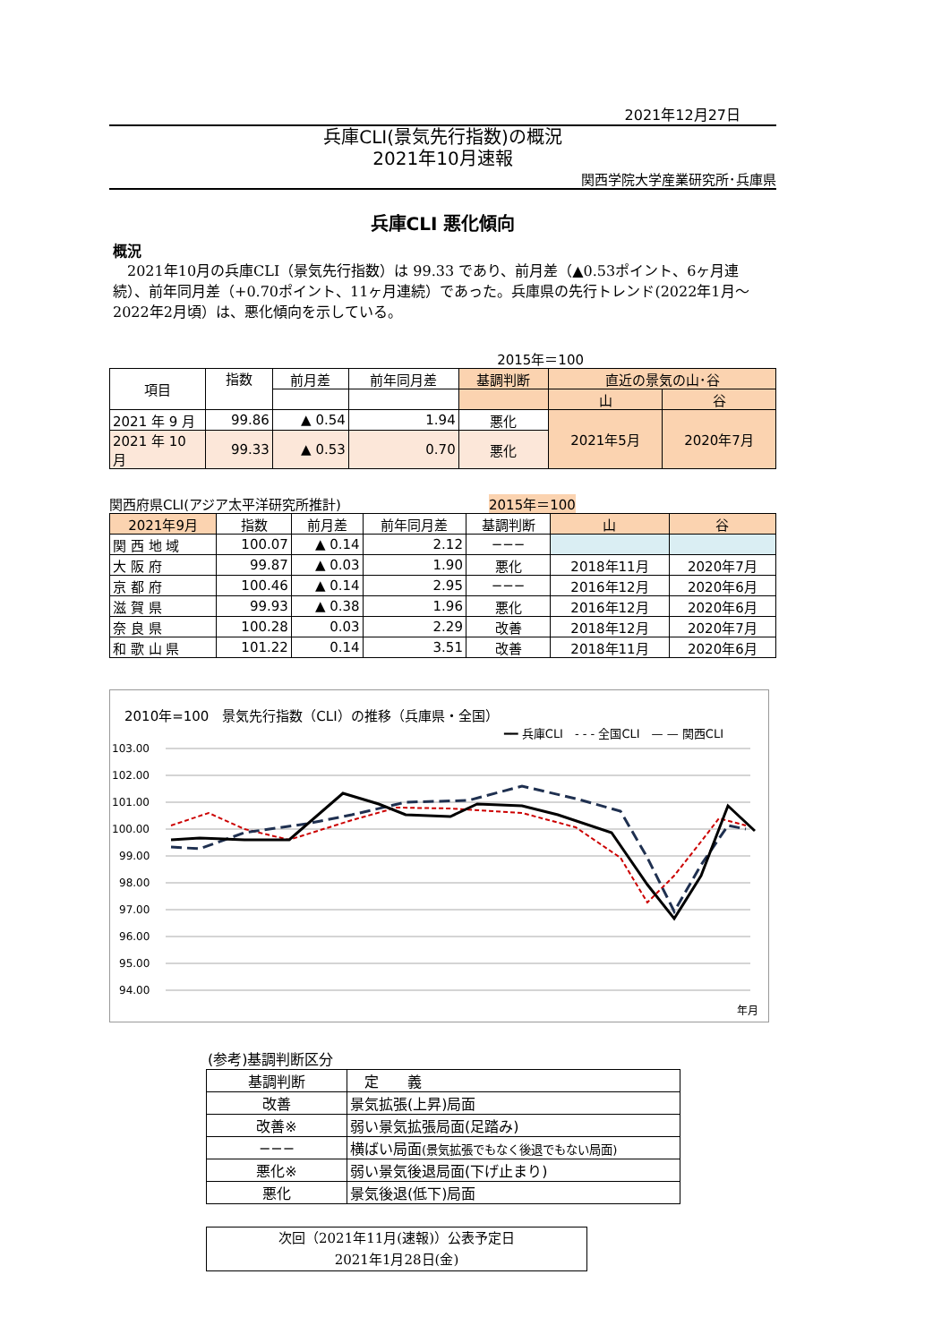2021年12月27日
兵庫CLI(景気先行指数)の概況
2021年10月速報
関西学院大学産業研究所･兵庫県
兵庫CLI 悪化傾向
概況
　2021年10月の兵庫CLI（景気先行指数）は 99.33 であり、前月差（▲0.53ポイント、6ヶ月連続）、前年同月差（+0.70ポイント、11ヶ月連続）であった。兵庫県の先行トレンド(2022年1月～2022年2月頃）は、悪化傾向を示している。
2015年＝100
| 項目 | 指数 | 前月差 | 前年同月差 | 基調判断 | 直近の景気の山･谷 | |
| --- | --- | --- | --- | --- | --- | --- |
| | | | | | 山 | 谷 |
| 2021 年 9 月 | 99.86 | ▲ 0.54 | 1.94 | 悪化 | 2021年5月 | 2020年7月 |
| 2021 年 10 月 | 99.33 | ▲ 0.53 | 0.70 | 悪化 | | |
関西府県CLI(アジア太平洋研究所推計) 2015年＝100
| 2021年9月 | 指数 | 前月差 | 前年同月差 | 基調判断 | 山 | 谷 |
| --- | --- | --- | --- | --- | --- | --- |
| 関 西 地 域 | 100.07 | ▲ 0.14 | 2.12 | −−− | | |
| 大 阪 府 | 99.87 | ▲ 0.03 | 1.90 | 悪化 | 2018年11月 | 2020年7月 |
| 京 都 府 | 100.46 | ▲ 0.14 | 2.95 | −−− | 2016年12月 | 2020年6月 |
| 滋 賀 県 | 99.93 | ▲ 0.38 | 1.96 | 悪化 | 2016年12月 | 2020年6月 |
| 奈 良 県 | 100.28 | 0.03 | 2.29 | 改善 | 2018年12月 | 2020年7月 |
| 和 歌 山 県 | 101.22 | 0.14 | 3.51 | 改善 | 2018年11月 | 2020年6月 |
2010年=100　景気先行指数（CLI）の推移（兵庫県・全国）
━━ 兵庫CLI　- - - 全国CLI　— — 関西CLI
103.00
102.00
101.00
100.00
99.00
98.00
97.00
96.00
95.00
94.00
年月
(参考)基調判断区分
| 基調判断 | 定 義 |
| 改善 | 景気拡張(上昇)局面 |
| 改善※ | 弱い景気拡張局面(足踏み) |
| −−− | 横ばい局面 (景気拡張でもなく後退でもない局面) |
| 悪化※ | 弱い景気後退局面(下げ止まり) |
| 悪化 | 景気後退(低下)局面 |
次回（2021年11月(速報)）公表予定日
2021年1月28日(金)